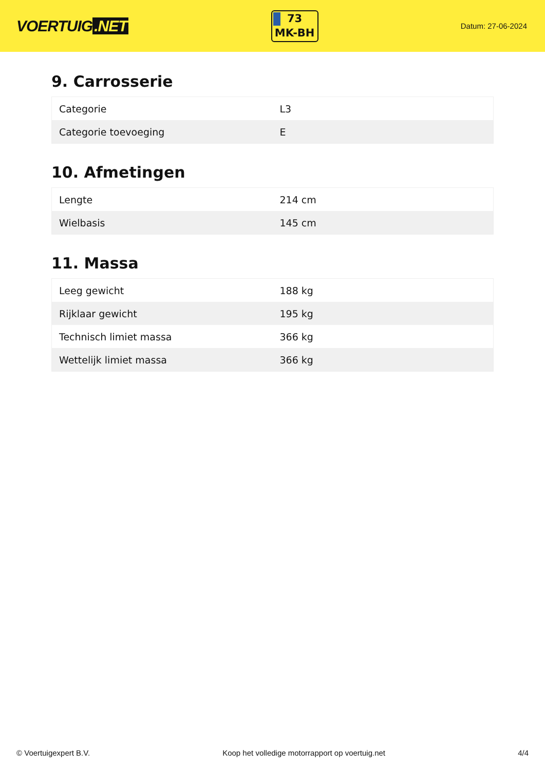VOERTUIG.NET
73
MK-BH
Datum: 27-06-2024
9. Carrosserie
| Categorie | L3 |
| Categorie toevoeging | E |
10. Afmetingen
| Lengte | 214 cm |
| Wielbasis | 145 cm |
11. Massa
| Leeg gewicht | 188 kg |
| Rijklaar gewicht | 195 kg |
| Technisch limiet massa | 366 kg |
| Wettelijk limiet massa | 366 kg |
© Voertuigexpert B.V. Koop het volledige motorrapport op voertuig.net 4/4